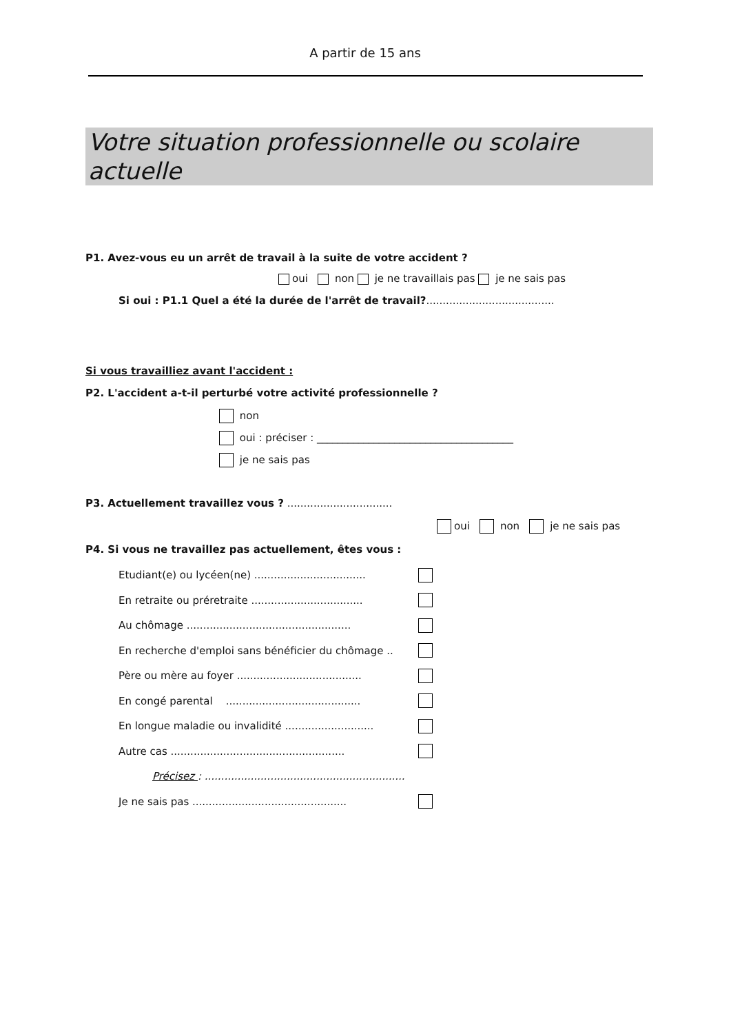A partir de 15 ans
Votre situation professionnelle ou scolaire actuelle
P1. Avez-vous eu un arrêt de travail à la suite de votre accident ?
oui non je ne travaillais pas je ne sais pas
Si oui : P1.1 Quel a été la durée de l'arrêt de travail?.......................................
Si vous travailliez avant l'accident :
P2. L'accident a-t-il perturbé votre activité professionnelle ?
non
oui : préciser : ______________________________________
je ne sais pas
P3. Actuellement travaillez vous ? ................................
oui non je ne sais pas
P4. Si vous ne travaillez pas actuellement, êtes vous :
Etudiant(e) ou lycéen(ne) ..................................
En retraite ou préretraite ..................................
Au chômage ..................................................
En recherche d'emploi sans bénéficier du chômage ..
Père ou mère au foyer ......................................
En congé parental .........................................
En longue maladie ou invalidité ...........................
Autre cas .....................................................
Précisez : .............................................................
Je ne sais pas ...............................................